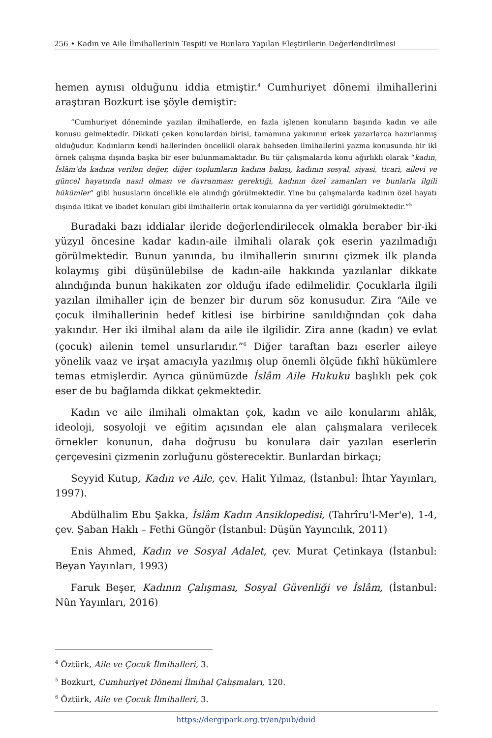256 • Kadın ve Aile İlmihallerinin Tespiti ve Bunlara Yapılan Eleştirilerin Değerlendirilmesi
hemen aynısı olduğunu iddia etmiştir.<sup>4</sup> Cumhuriyet dönemi ilmihallerini araştıran Bozkurt ise şöyle demiştir:
“Cumhuriyet döneminde yazılan ilmihallerde, en fazla işlenen konuların başında kadın ve aile konusu gelmektedir. Dikkati çeken konulardan birisi, tamamına yakınının erkek yazarlarca hazırlanmış olduğudur. Kadınların kendi hallerinden öncelikli olarak bahseden ilmihallerini yazma konusunda bir iki örnek çalışma dışında başka bir eser bulunmamaktadır. Bu tür çalışmalarda konu ağırlıklı olarak “kadın, İslâm’da kadına verilen değer, diğer toplumların kadına bakışı, kadının sosyal, siyasi, ticari, ailevi ve güncel hayatında nasıl olması ve davranması gerektiği, kadının özel zamanları ve bunlarla ilgili hükümler” gibi hususların öncelikle ele alındığı görülmektedir. Yine bu çalışmalarda kadının özel hayatı dışında itikat ve ibadet konuları gibi ilmihallerin ortak konularına da yer verildiği görülmektedir.”<sup>5</sup>
Buradaki bazı iddialar ileride değerlendirilecek olmakla beraber bir-iki yüzyıl öncesine kadar kadın-aile ilmihali olarak çok eserin yazılmadığı görülmektedir. Bunun yanında, bu ilmihallerin sınırını çizmek ilk planda kolaymış gibi düşünülebilse de kadın-aile hakkında yazılanlar dikkate alındığında bunun hakikaten zor olduğu ifade edilmelidir. Çocuklarla ilgili yazılan ilmihaller için de benzer bir durum söz konusudur. Zira “Aile ve çocuk ilmihallerinin hedef kitlesi ise birbirine sanıldığından çok daha yakındır. Her iki ilmihal alanı da aile ile ilgilidir. Zira anne (kadın) ve evlat (çocuk) ailenin temel unsurlarıdır.”<sup>6</sup> Diğer taraftan bazı eserler aileye yönelik vaaz ve irşat amacıyla yazılmış olup önemli ölçüde fıkhî hükümlere temas etmişlerdir. Ayrıca günümüzde İslâm Aile Hukuku başlıklı pek çok eser de bu bağlamda dikkat çekmektedir.
Kadın ve aile ilmihali olmaktan çok, kadın ve aile konularını ahlâk, ideoloji, sosyoloji ve eğitim açısından ele alan çalışmalara verilecek örnekler konunun, daha doğrusu bu konulara dair yazılan eserlerin çerçevesini çizmenin zorluğunu gösterecektir. Bunlardan birkaçı;
Seyyid Kutup, Kadın ve Aile, çev. Halit Yılmaz, (İstanbul: İhtar Yayınları, 1997).
Abdülhalim Ebu Şakka, İslâm Kadın Ansiklopedisi, (Tahrîru'l-Mer'e), 1-4, çev. Şaban Haklı – Fethi Güngör (İstanbul: Düşün Yayıncılık, 2011)
Enis Ahmed, Kadın ve Sosyal Adalet, çev. Murat Çetinkaya (İstanbul: Beyan Yayınları, 1993)
Faruk Beşer, Kadının Çalışması, Sosyal Güvenliği ve İslâm, (İstanbul: Nûn Yayınları, 2016)
<sup>4</sup> Öztürk, Aile ve Çocuk İlmihalleri, 3.
<sup>5</sup> Bozkurt, Cumhuriyet Dönemi İlmihal Çalışmaları, 120.
<sup>6</sup> Öztürk, Aile ve Çocuk İlmihalleri, 3.
https://dergipark.org.tr/en/pub/duid